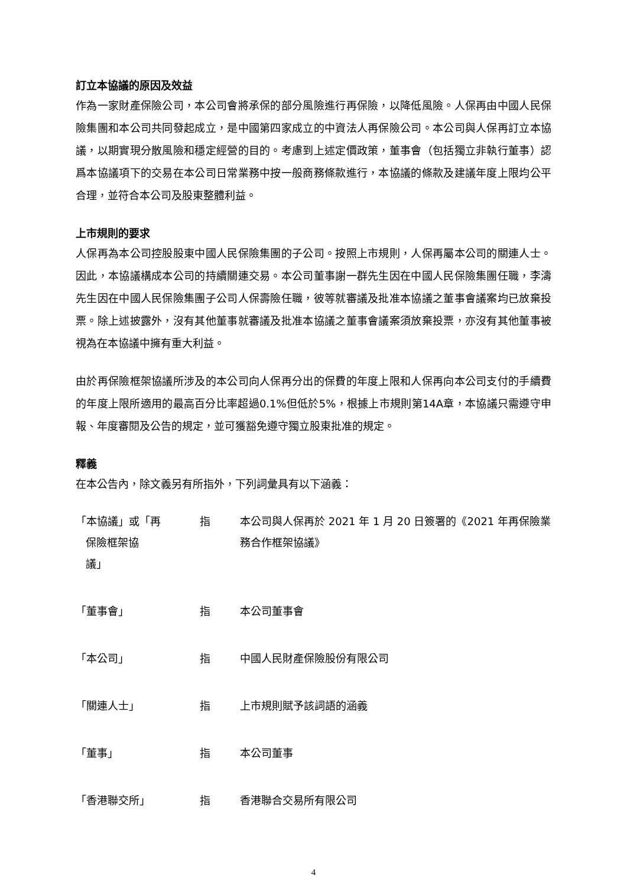訂立本協議的原因及效益
作為一家財產保險公司，本公司會將承保的部分風險進行再保險，以降低風險。人保再由中國人民保險集團和本公司共同發起成立，是中國第四家成立的中資法人再保險公司。本公司與人保再訂立本協議，以期實現分散風險和穩定經營的目的。考慮到上述定價政策，董事會（包括獨立非執行董事）認爲本協議項下的交易在本公司日常業務中按一般商務條款進行，本協議的條款及建議年度上限均公平合理，並符合本公司及股東整體利益。
上市規則的要求
人保再為本公司控股股東中國人民保險集團的子公司。按照上市規則，人保再屬本公司的關連人士。因此，本協議構成本公司的持續關連交易。本公司董事謝一群先生因在中國人民保險集團任職，李濤先生因在中國人民保險集團子公司人保壽險任職，彼等就審議及批准本協議之董事會議案均已放棄投票。除上述披露外，沒有其他董事就審議及批准本協議之董事會議案須放棄投票，亦沒有其他董事被視為在本協議中擁有重大利益。
由於再保險框架協議所涉及的本公司向人保再分出的保費的年度上限和人保再向本公司支付的手續費的年度上限所適用的最高百分比率超過0.1%但低於5%，根據上市規則第14A章，本協議只需遵守申報、年度審閱及公告的規定，並可獲豁免遵守獨立股東批准的規定。
釋義
在本公告內，除文義另有所指外，下列詞彙具有以下涵義：
| 「本協議」或「再 保險框架協 議」 | 指 | 本公司與人保再於 2021 年 1 月 20 日簽署的《2021 年再保險業務合作框架協議》 |
| 「董事會」 | 指 | 本公司董事會 |
| 「本公司」 | 指 | 中國人民財產保險股份有限公司 |
| 「關連人士」 | 指 | 上市規則賦予該詞語的涵義 |
| 「董事」 | 指 | 本公司董事 |
| 「香港聯交所」 | 指 | 香港聯合交易所有限公司 |
4